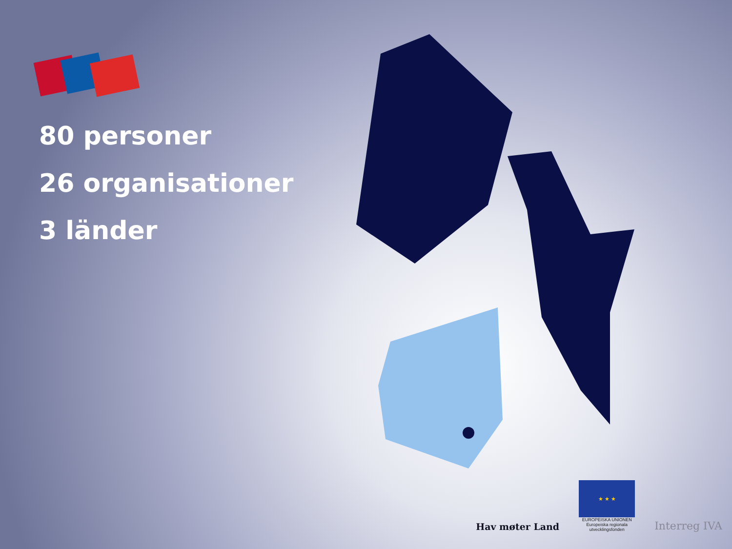80 personer
26 organisationer
3 länder
Hav møter Land
★ ★ ★
EUROPEISKA UNIONEN
Europeiska regionala utvecklingsfonden
Interreg IVA